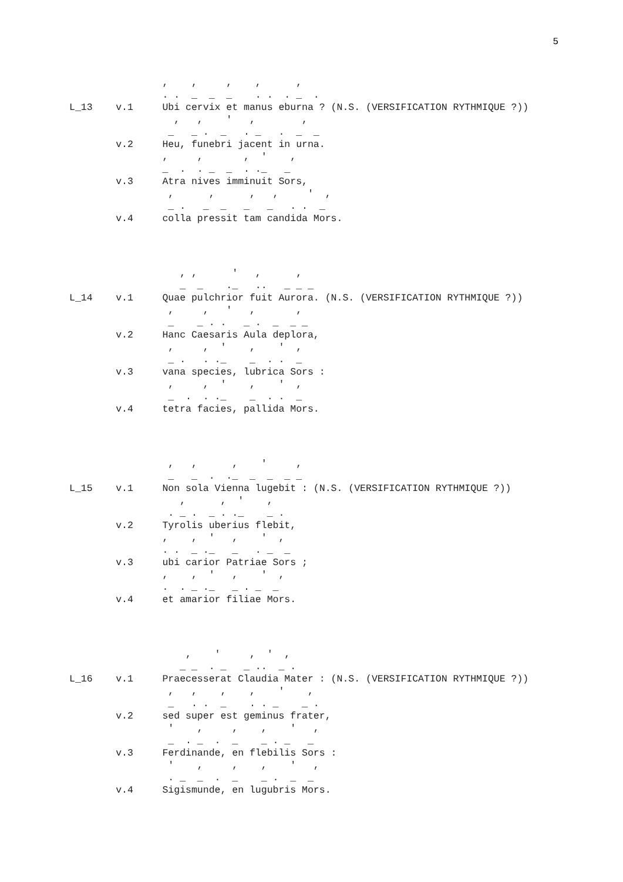5
                ,    ,     ,    ,      ,
                . .  _  _  _    . .  . _  .
L_13    v.1     Ubi cervix et manus eburna ? (N.S. (VERSIFICATION RYTHMIQUE ?))
                  ,   ,    '   ,        ,
                 _   _ .  _   . _   .  _  _
        v.2     Heu, funebri jacent in urna.
                ,     ,       ,  '    ,
                _  .  . _  _  . ._   _
        v.3     Atra nives imminuit Sors,
                 ,      ,      ,   ,     '  ,
                 _ .   _  _   _   _   . .  _
        v.4     colla pressit tam candida Mors.
                   , ,      '   ,      ,
                   _  _    ._   ..   _ _ _
L_14    v.1     Quae pulchrior fuit Aurora. (N.S. (VERSIFICATION RYTHMIQUE ?))
                 ,     ,   '   ,       ,
                 _    _ . .   _ .  _  _ _
        v.2     Hanc Caesaris Aula deplora,
                 ,     ,  '    ,    '  ,
                 _ .   . ._    _  . .  _
        v.3     vana species, lubrica Sors :
                 ,     ,  '    ,    '  ,
                 _  .  . ._    _  . .  _
        v.4     tetra facies, pallida Mors.
                 ,   ,      ,    '     ,
                 _   _  .  ._  _  _  _ _
L_15    v.1     Non sola Vienna lugebit : (N.S. (VERSIFICATION RYTHMIQUE ?))
                   ,      ,  '    ,
                 . _ .  _ . ._    _ .
        v.2     Tyrolis uberius flebit,
                ,    ,  '   ,    '  ,
                . .  _ ._   _   . _  _
        v.3     ubi carior Patriae Sors ;
                ,    ,  '   ,    '  ,
                .  . _ ._   _ . _  _
        v.4     et amarior filiae Mors.
                    ,    '     ,  '  ,
                   _ _  . _   _ ..  _ .
L_16    v.1     Praecesserat Claudia Mater : (N.S. (VERSIFICATION RYTHMIQUE ?))
                 ,   ,    ,    ,    '    ,
                 _   . .  _    . . _    _ .
        v.2     sed super est geminus frater,
                 '    ,     ,    ,    '   ,
                 _  . _  .  _    _ . _   _
        v.3     Ferdinande, en flebilis Sors :
                 '    ,     ,    ,    '   ,
                 . _  _  .  _    _ .  _  _
        v.4     Sigismunde, en lugubris Mors.